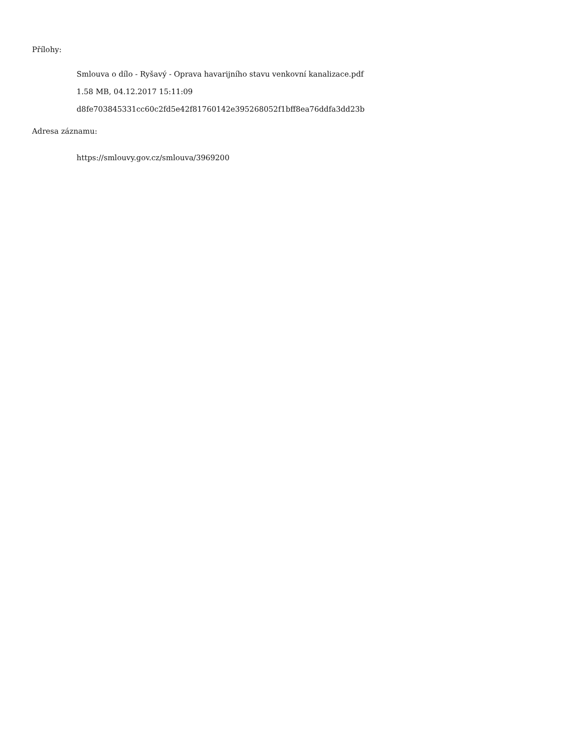Přílohy:
Smlouva o dílo - Ryšavý - Oprava havarijního stavu venkovní kanalizace.pdf
1.58 MB, 04.12.2017 15:11:09
d8fe703845331cc60c2fd5e42f81760142e395268052f1bff8ea76ddfa3dd23b
Adresa záznamu:
https://smlouvy.gov.cz/smlouva/3969200